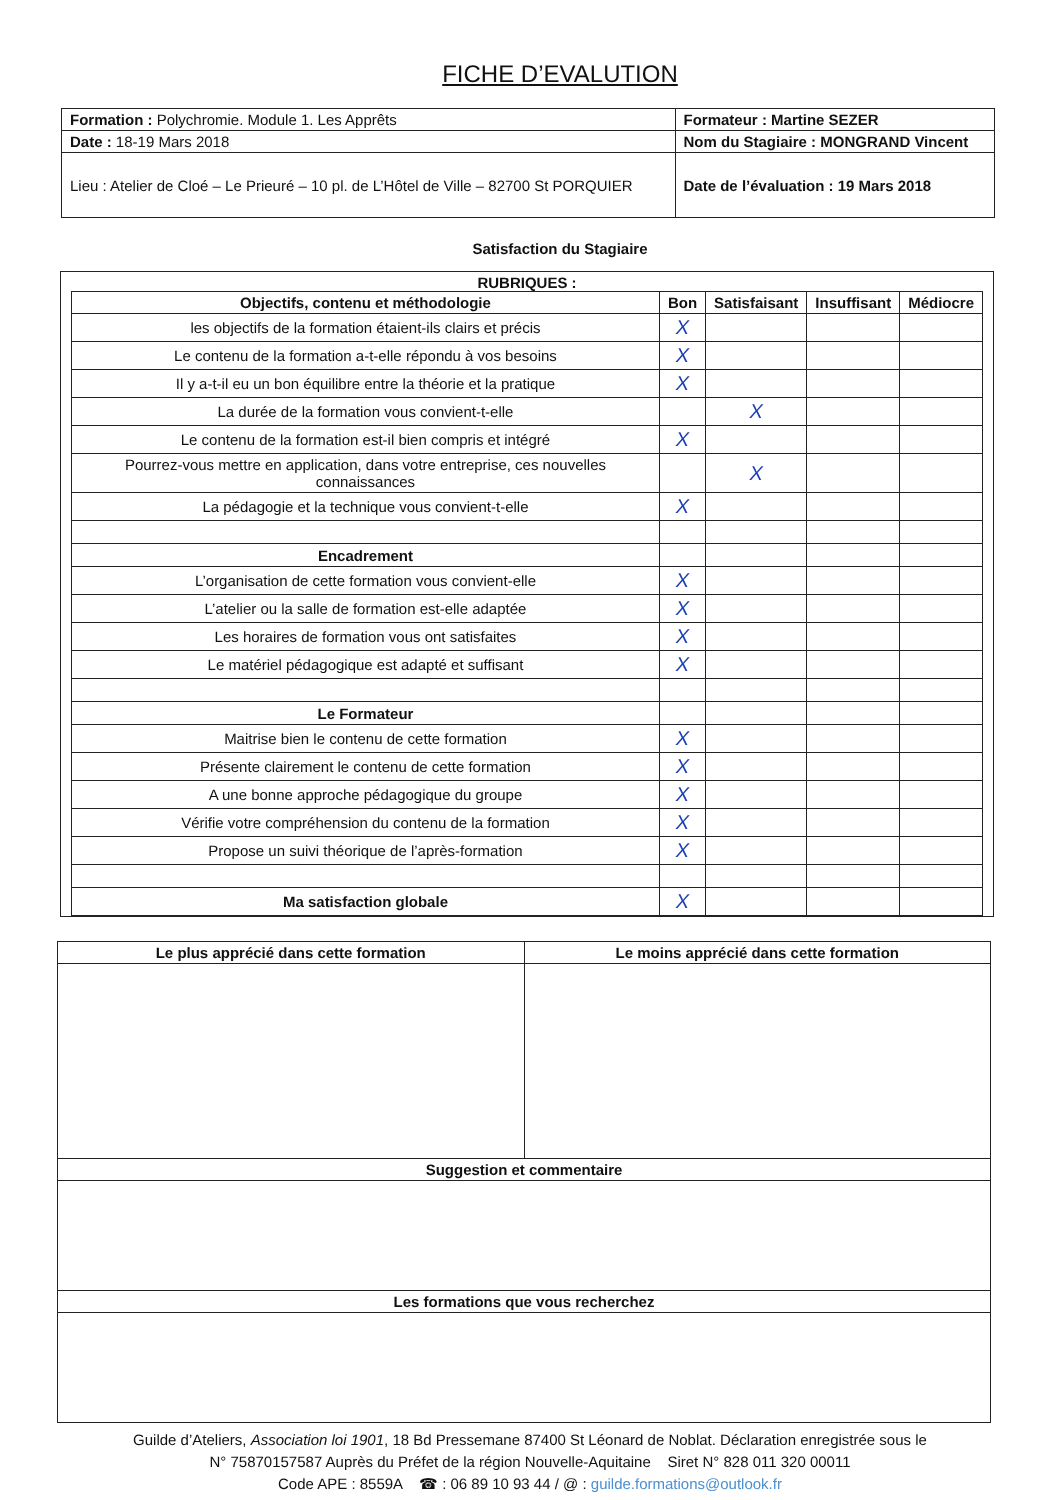FICHE D’EVALUTION
| Formation : Polychromie. Module 1. Les Apprêts | Formateur : Martine SEZER |
| Date : 18-19 Mars 2018 | Nom du Stagiaire : MONGRAND Vincent |
| Lieu : Atelier de Cloé – Le Prieuré – 10 pl. de L’Hôtel de Ville – 82700 St PORQUIER | Date de l’évaluation : 19 Mars 2018 |
Satisfaction du Stagiaire
RUBRIQUES :
| Objectifs, contenu et méthodologie | Bon | Satisfaisant | Insuffisant | Médiocre |
| --- | --- | --- | --- | --- |
| les objectifs de la formation étaient-ils clairs et précis | X | | | |
| Le contenu de la formation a-t-elle répondu à vos besoins | X | | | |
| Il y a-t-il eu un bon équilibre entre la théorie et la pratique | X | | | |
| La durée de la formation vous convient-t-elle | | X | | |
| Le contenu de la formation est-il bien compris et intégré | X | | | |
| Pourrez-vous mettre en application, dans votre entreprise, ces nouvelles connaissances | | X | | |
| La pédagogie et la technique vous convient-t-elle | X | | | |
| Encadrement | | | | |
| L’organisation de cette formation vous convient-elle | X | | | |
| L’atelier ou la salle de formation est-elle adaptée | X | | | |
| Les horaires de formation vous ont satisfaites | X | | | |
| Le matériel pédagogique est adapté et suffisant | X | | | |
| Le Formateur | | | | |
| Maitrise bien le contenu de cette formation | X | | | |
| Présente clairement le contenu de cette formation | X | | | |
| A une bonne approche pédagogique du groupe | X | | | |
| Vérifie votre compréhension du contenu de la formation | X | | | |
| Propose un suivi théorique de l’après-formation | X | | | |
| Ma satisfaction globale | X | | | |
| Le plus apprécié dans cette formation | Le moins apprécié dans cette formation |
| --- | --- |
| Suggestion et commentaire | |
| Les formations que vous recherchez | |
Guilde d’Ateliers, Association loi 1901, 18 Bd Pressemane 87400 St Léonard de Noblat. Déclaration enregistrée sous le
N° 75870157587 Auprès du Préfet de la région Nouvelle-Aquitaine Siret N° 828 011 320 00011
Code APE : 8559A ☎ : 06 89 10 93 44 / @ : guilde.formations@outlook.fr